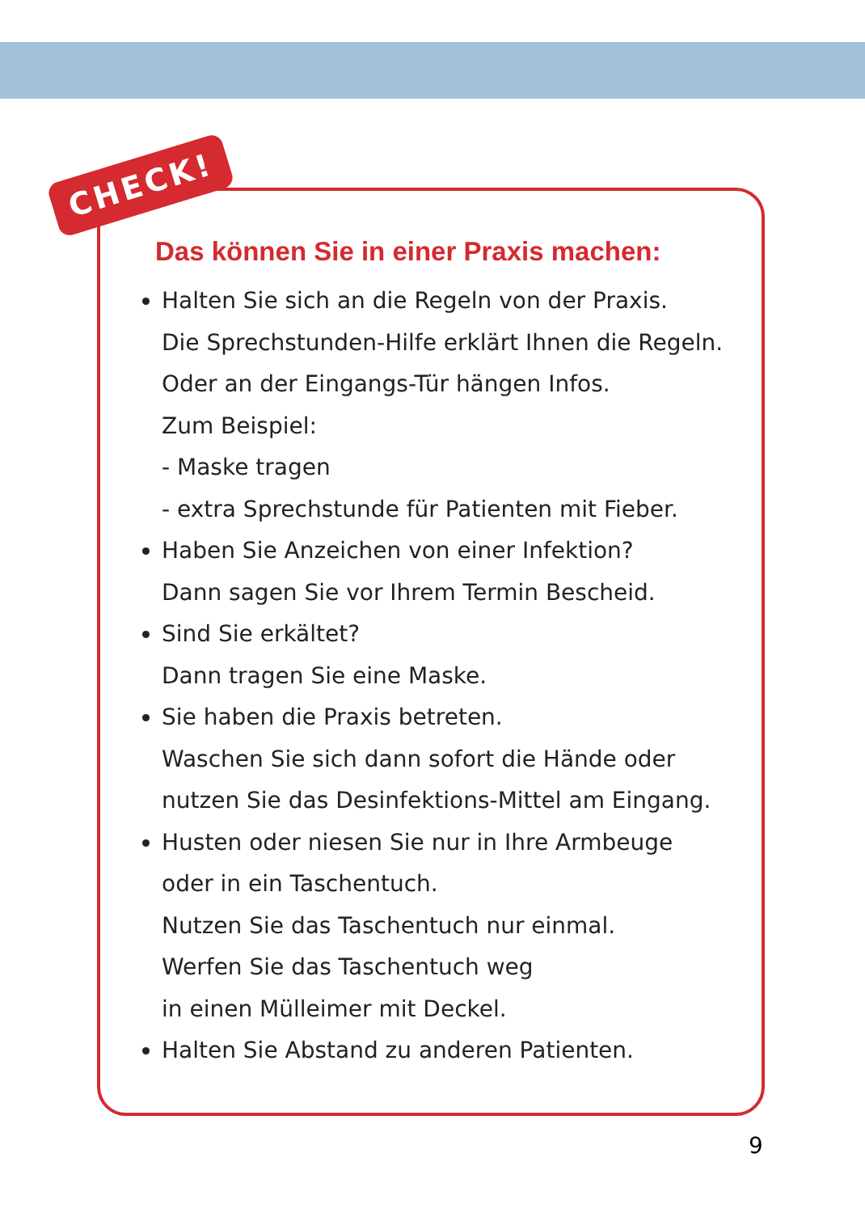CHECK!
Das können Sie in einer Praxis machen:
Halten Sie sich an die Regeln von der Praxis.
Die Sprechstunden-Hilfe erklärt Ihnen die Regeln.
Oder an der Eingangs-Tür hängen Infos.
Zum Beispiel:
- Maske tragen
- extra Sprechstunde für Patienten mit Fieber.
Haben Sie Anzeichen von einer Infektion?
Dann sagen Sie vor Ihrem Termin Bescheid.
Sind Sie erkältet?
Dann tragen Sie eine Maske.
Sie haben die Praxis betreten.
Waschen Sie sich dann sofort die Hände oder
nutzen Sie das Desinfektions-Mittel am Eingang.
Husten oder niesen Sie nur in Ihre Armbeuge
oder in ein Taschentuch.
Nutzen Sie das Taschentuch nur einmal.
Werfen Sie das Taschentuch weg
in einen Mülleimer mit Deckel.
Halten Sie Abstand zu anderen Patienten.
9